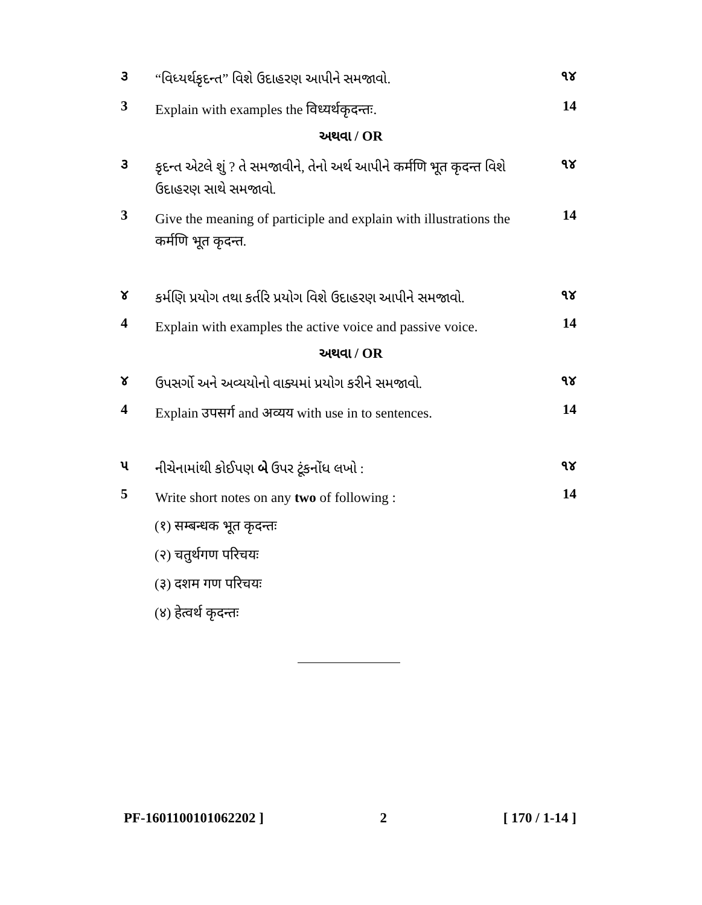૩ “વિધ્યર્થકૃદન્ત” વિશે ઉદાહરણ આપીને સમજાવો. ૧૪
3 Explain with examples the विध्यर्थकृदन्तः. 14
અથવા / OR
૩ કૃદન્ત એટલે શું ? તે સમજાવીને, તેનો અર્થ આપીને कर्मणि भूत कृदन्त વિશે ઉદાહરણ સાથે સમજાવો. ૧૪
3 Give the meaning of participle and explain with illustrations the कर्मणि भूत कृदन्त. 14
૪ કર્મણિ પ્રયોગ તથા કર્તરિ પ્રયોગ વિશે ઉદાહરણ આપીને સમજાવો. ૧૪
4 Explain with examples the active voice and passive voice. 14
અથવા / OR
૪ ઉપસર્ગો અને અવ્યયોનો વાક્યમાં પ્રયોગ કરીને સમજાવો. ૧૪
4 Explain उपसर्ग and अव्यय with use in to sentences. 14
૫ નીચેનામાંથી કોઈપણ બે ઉપર ટૂંકનોંધ લખો : ૧૪
5 Write short notes on any two of following : 14
(१) सम्बन्धक भूत कृदन्तः
(२) चतुर्थगण परिचयः
(३) दशम गण परिचयः
(४) हेत्वर्थ कृदन्तः
PF-1601100101062202 ] 2 [ 170 / 1-14 ]